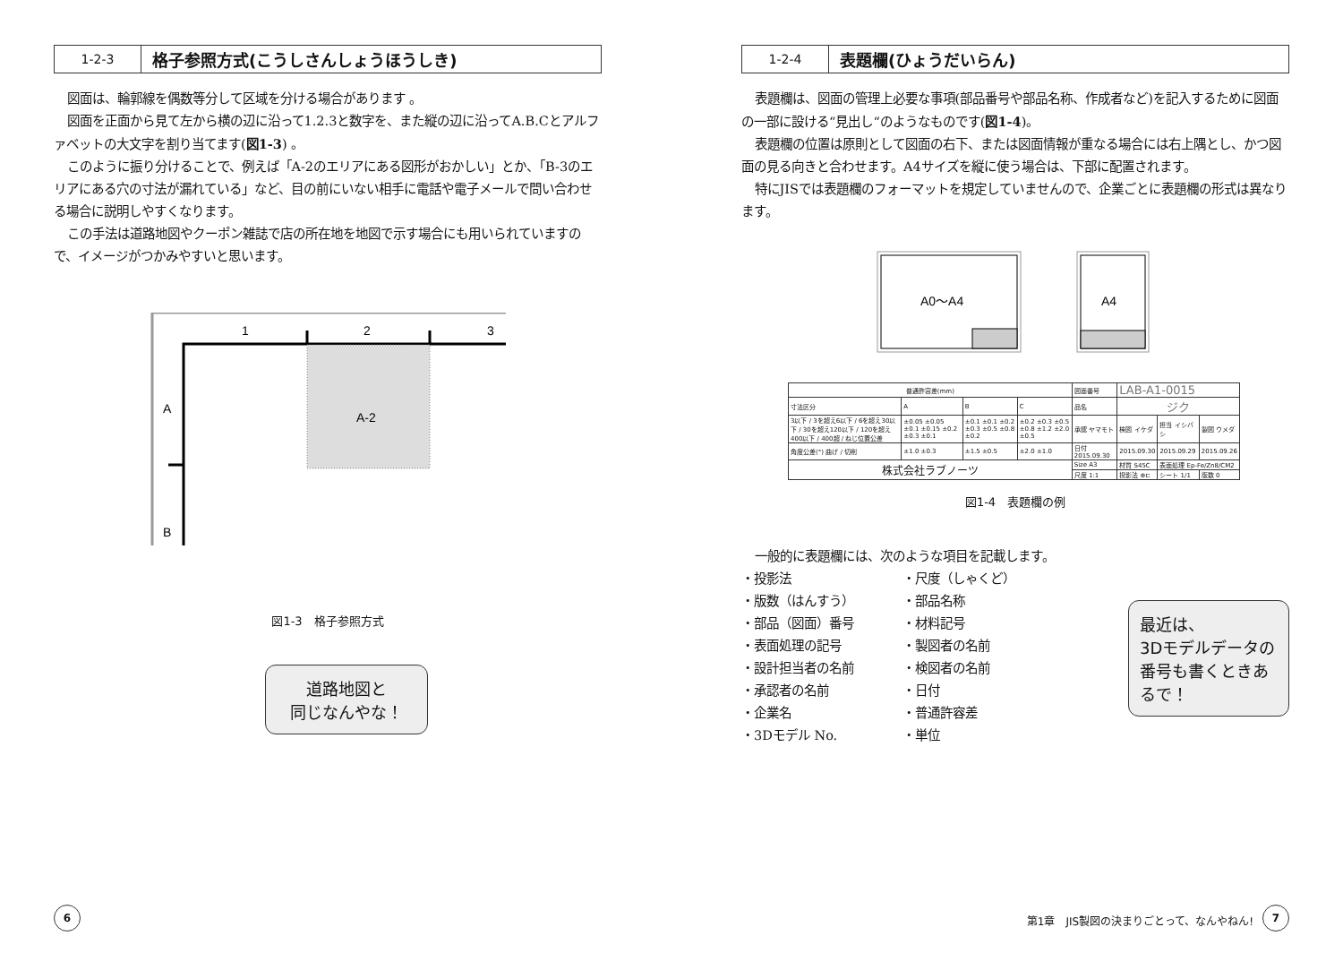1-2-3
格子参照方式(こうしさんしょうほうしき)
図面は、輪郭線を偶数等分して区域を分ける場合があります 。
図面を正面から見て左から横の辺に沿って1.2.3と数字を、また縦の辺に沿ってA.B.Cとアルファベットの大文字を割り当てます(図1-3) 。
このように振り分けることで、例えば「A-2のエリアにある図形がおかしい」とか、「B-3のエリアにある穴の寸法が漏れている」など、目の前にいない相手に電話や電子メールで問い合わせる場合に説明しやすくなります。
この手法は道路地図やクーポン雑誌で店の所在地を地図で示す場合にも用いられていますので、イメージがつかみやすいと思います。
1
2
3
A
A-2
B
図1-3　格子参照方式
道路地図と
同じなんやな！
6
1-2-4
表題欄(ひょうだいらん)
表題欄は、図面の管理上必要な事項(部品番号や部品名称、作成者など)を記入するために図面の一部に設ける“見出し“のようなものです(図1-4)。
表題欄の位置は原則として図面の右下、または図面情報が重なる場合には右上隅とし、かつ図面の見る向きと合わせます。A4サイズを縦に使う場合は、下部に配置されます。
特にJISでは表題欄のフォーマットを規定していませんので、企業ごとに表題欄の形式は異なります。
A0～A4
A4
| 普通許容差(mm) | | | | 図面番号 | LAB-A1-0015 | | |
| 寸法区分 | A | B | C | 品名 | ジク | | |
| 3以下 / 3を超え6以下 / 6を超え30以下 / 30を超え120以下 / 120を超え400以下 / 400超 / ねじ位置公差 | ±0.05 ±0.05 ±0.1 ±0.15 ±0.2 ±0.3 ±0.1 | ±0.1 ±0.1 ±0.2 ±0.3 ±0.5 ±0.8 ±0.2 | ±0.2 ±0.3 ±0.5 ±0.8 ±1.2 ±2.0 ±0.5 | 承認 ヤマモト | 検図 イケダ | 担当 イシバシ | 製図 ウメダ |
| 角度公差(°) 曲げ / 切削 | ±1.0 ±0.3 | ±1.5 ±0.5 | ±2.0 ±1.0 | 日付 2015.09.30 | 2015.09.30 | 2015.09.29 | 2015.09.26 |
| 株式会社ラブノーツ | | | | Size A3 | 材質 S45C | 表面処理 Ep-Fe/Zn8/CM2 | |
| | | | | 尺度 1:1 | 投影法 ⊕⊏ | シート 1/1 | 版数 0 |
図1-4　表題欄の例
最近は、
3Dモデルデータの番号も書くときあるで！
一般的に表題欄には、次のような項目を記載します。
・投影法
・尺度（しゃくど）
・版数（はんすう）
・部品名称
・部品（図面）番号
・材料記号
・表面処理の記号
・製図者の名前
・設計担当者の名前
・検図者の名前
・承認者の名前
・日付
・企業名
・普通許容差
・3Dモデル No.
・単位
第1章　JIS製図の決まりごとって、なんやねん!
7